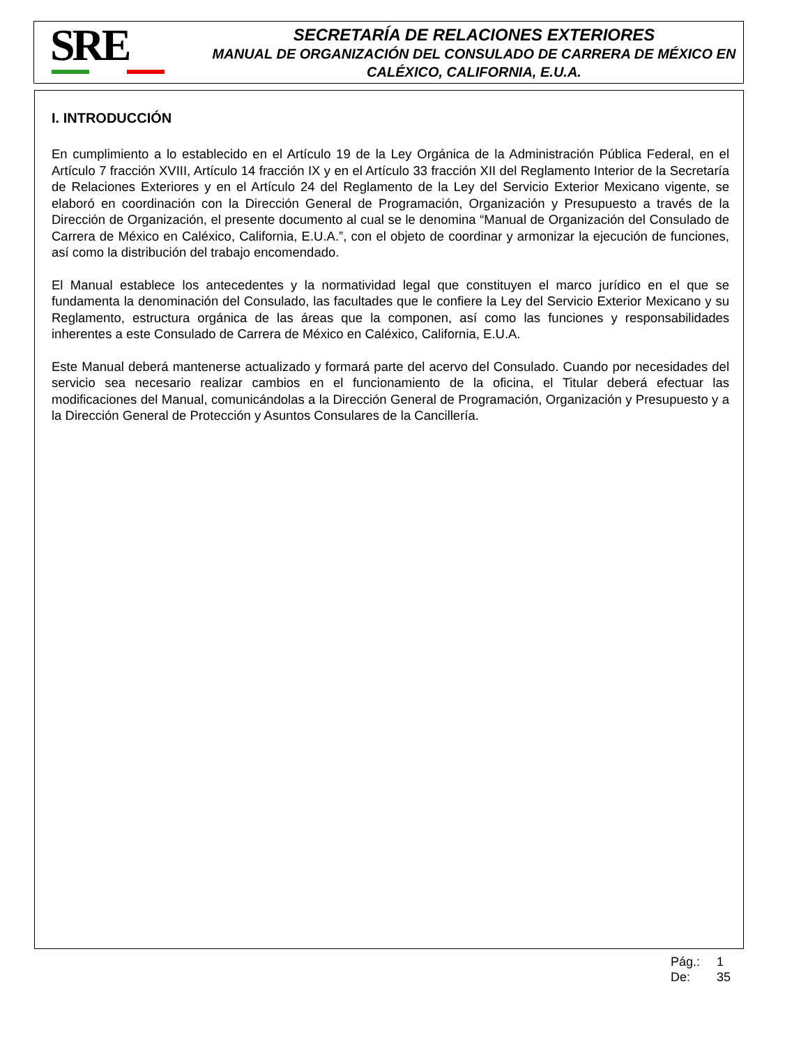SRE
SECRETARÍA DE RELACIONES EXTERIORES
MANUAL DE ORGANIZACIÓN DEL CONSULADO DE CARRERA DE MÉXICO EN CALÉXICO, CALIFORNIA, E.U.A.
I. INTRODUCCIÓN
En cumplimiento a lo establecido en el Artículo 19 de la Ley Orgánica de la Administración Pública Federal, en el Artículo 7 fracción XVIII, Artículo 14 fracción IX y en el Artículo 33 fracción XII del Reglamento Interior de la Secretaría de Relaciones Exteriores y en el Artículo 24 del Reglamento de la Ley del Servicio Exterior Mexicano vigente, se elaboró en coordinación con la Dirección General de Programación, Organización y Presupuesto a través de la Dirección de Organización, el presente documento al cual se le denomina “Manual de Organización del Consulado de Carrera de México en Caléxico, California, E.U.A.”, con el objeto de coordinar y armonizar la ejecución de funciones, así como la distribución del trabajo encomendado.
El Manual establece los antecedentes y la normatividad legal que constituyen el marco jurídico en el que se fundamenta la denominación del Consulado, las facultades que le confiere la Ley del Servicio Exterior Mexicano y su Reglamento, estructura orgánica de las áreas que la componen, así como las funciones y responsabilidades inherentes a este Consulado de Carrera de México en Caléxico, California, E.U.A.
Este Manual deberá mantenerse actualizado y formará parte del acervo del Consulado. Cuando por necesidades del servicio sea necesario realizar cambios en el funcionamiento de la oficina, el Titular deberá efectuar las modificaciones del Manual, comunicándolas a la Dirección General de Programación, Organización y Presupuesto y a la Dirección General de Protección y Asuntos Consulares de la Cancillería.
Pág.: 1
De: 35